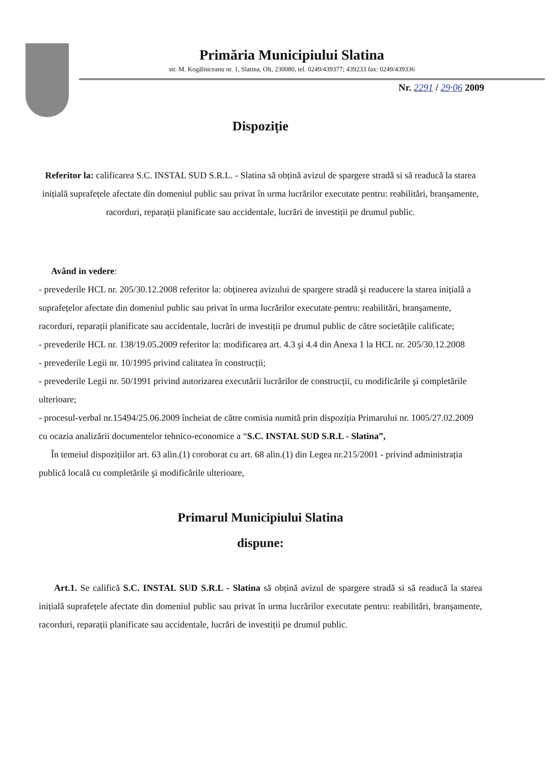Primăria Municipiului Slatina
str. M. Kogălniceanu nr. 1, Slatina, Olt, 230080, tel. 0249/439377; 439233 fax: 0249/439336
Nr. 2291 / 29·06 2009
Dispoziție
Referitor la: calificarea S.C. INSTAL SUD S.R.L. - Slatina să obțină avizul de spargere stradă si să readucă la starea inițială suprafețele afectate din domeniul public sau privat în urma lucrărilor executate pentru: reabilitări, branşamente, racorduri, reparații planificate sau accidentale, lucrări de investiții pe drumul public.
Având in vedere:
- prevederile HCL nr. 205/30.12.2008 referitor la: obținerea avizului de spargere stradă şi readucere la starea inițială a suprafețelor afectate din domeniul public sau privat în urma lucrărilor executate pentru: reabilitări, branşamente, racorduri, reparații planificate sau accidentale, lucrări de investiții pe drumul public de către societățile calificate;
- prevederile HCL nr. 138/19.05.2009 referitor la: modificarea art. 4.3 şi 4.4 din Anexa 1 la HCL nr. 205/30.12.2008
- prevederile Legii nr. 10/1995 privind calitatea în construcții;
- prevederile Legii nr. 50/1991 privind autorizarea executării lucrărilor de construcții, cu modificările şi completările ulterioare;
- procesul-verbal nr.15494/25.06.2009 încheiat de către comisia numită prin dispoziția Primarului nr. 1005/27.02.2009 cu ocazia analizării documentelor tehnico-economice a “S.C. INSTAL SUD S.R.L - Slatina”,
În temeiul dispozițiilor art. 63 alin.(1) coroborat cu art. 68 alin.(1) din Legea nr.215/2001 - privind administrația publică locală cu completările şi modificările ulterioare,
Primarul Municipiului Slatina
dispune:
Art.1. Se califică S.C. INSTAL SUD S.R.L - Slatina să obțină avizul de spargere stradă si să readucă la starea inițială suprafețele afectate din domeniul public sau privat în urma lucrărilor executate pentru: reabilitări, branşamente, racorduri, reparații planificate sau accidentale, lucrări de investiții pe drumul public.